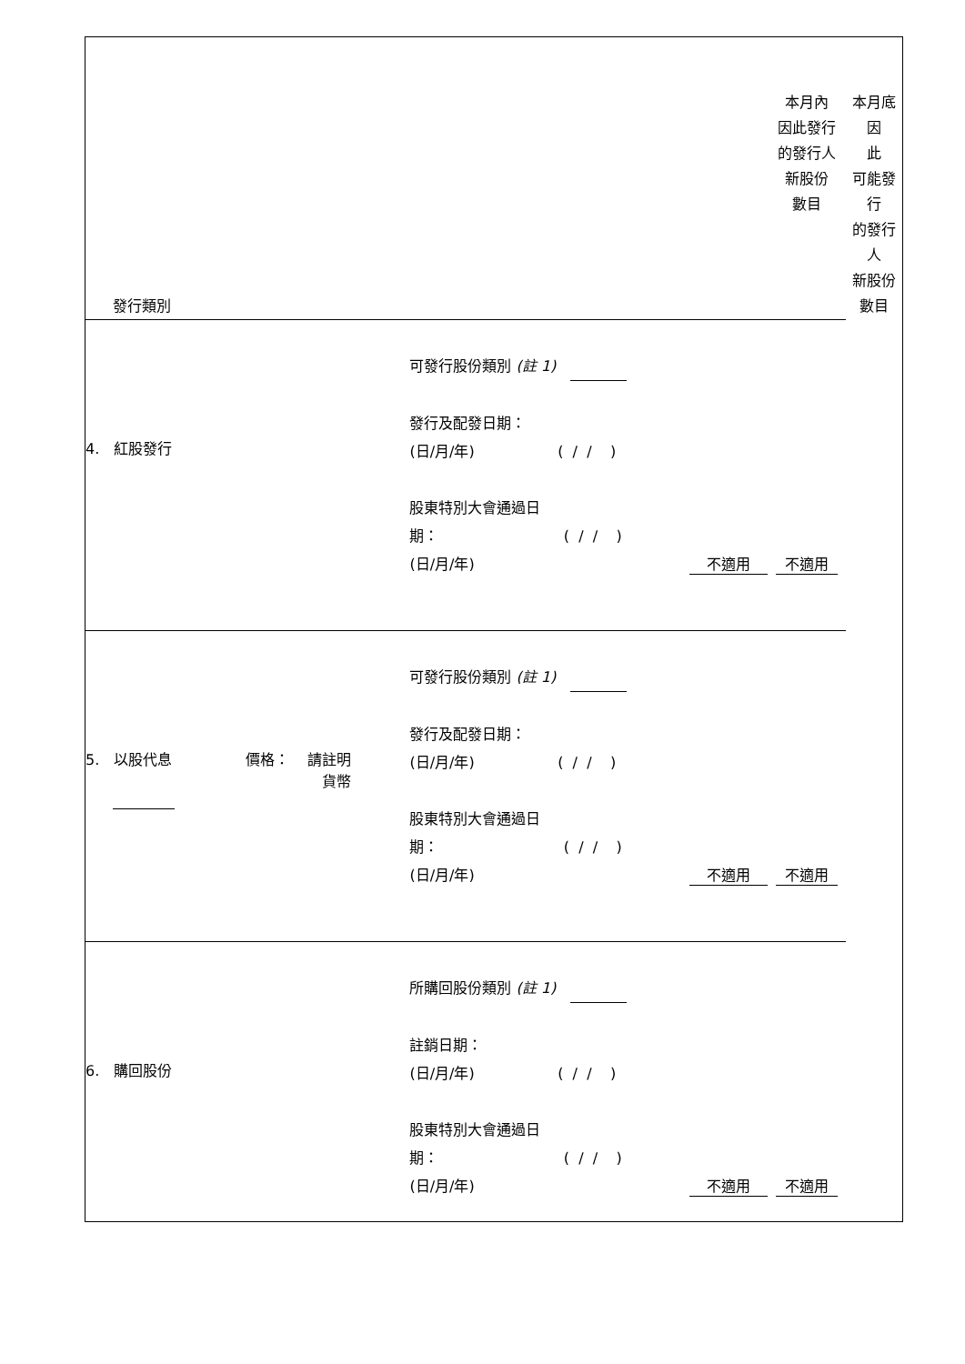| 發行類別 | | | 本月內 因此發行 的發行人 新股份 數目 | 本月底因 此 可能發行 的發行人 新股份 數目 |
| 4. 紅股發行 | 可發行股份類別 (註 1) 發行及配發日期： (日/月/年) ( / / ) 股東特別大會通過日 期： ( / / ) (日/月/年) | 不適用 | 不適用 | |
| 5. 以股代息 價格： 請註明 貨幣 | 可發行股份類別 (註 1) 發行及配發日期： (日/月/年) ( / / ) 股東特別大會通過日 期： ( / / ) (日/月/年) | 不適用 | 不適用 | |
| 6. 購回股份 | 所購回股份類別 (註 1) 註銷日期： (日/月/年) ( / / ) 股東特別大會通過日 期： ( / / ) (日/月/年) | 不適用 | 不適用 | |